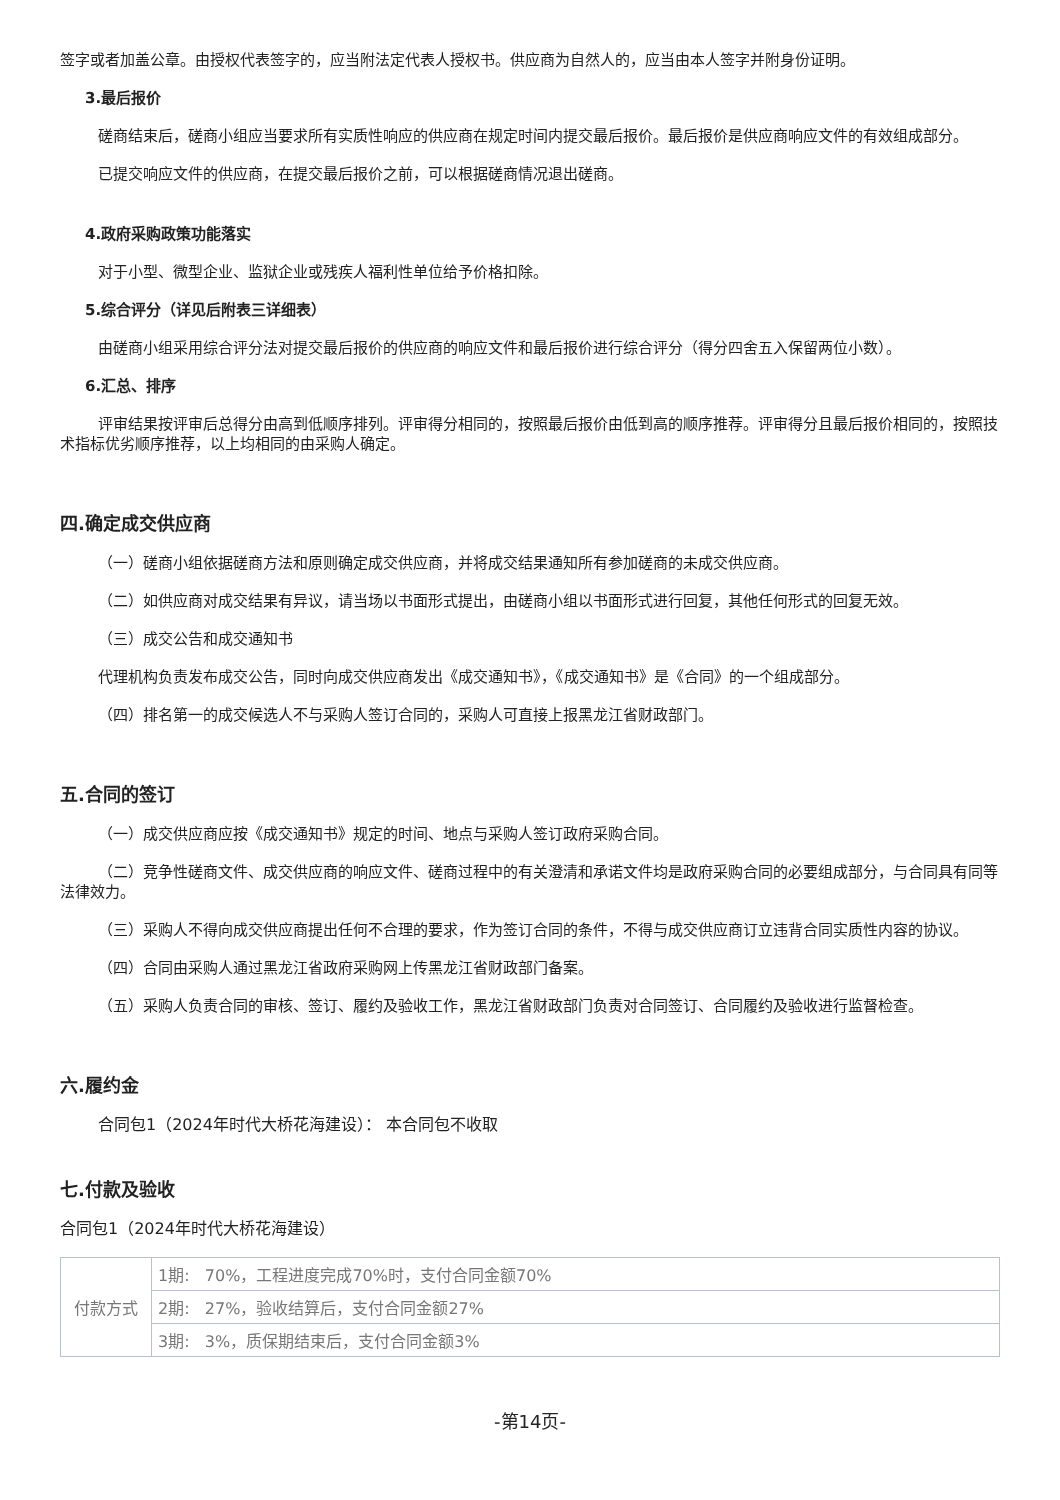签字或者加盖公章。由授权代表签字的，应当附法定代表人授权书。供应商为自然人的，应当由本人签字并附身份证明。
3.最后报价
磋商结束后，磋商小组应当要求所有实质性响应的供应商在规定时间内提交最后报价。最后报价是供应商响应文件的有效组成部分。
已提交响应文件的供应商，在提交最后报价之前，可以根据磋商情况退出磋商。
4.政府采购政策功能落实
对于小型、微型企业、监狱企业或残疾人福利性单位给予价格扣除。
5.综合评分（详见后附表三详细表）
由磋商小组采用综合评分法对提交最后报价的供应商的响应文件和最后报价进行综合评分（得分四舍五入保留两位小数）。
6.汇总、排序
评审结果按评审后总得分由高到低顺序排列。评审得分相同的，按照最后报价由低到高的顺序推荐。评审得分且最后报价相同的，按照技术指标优劣顺序推荐，以上均相同的由采购人确定。
四.确定成交供应商
（一）磋商小组依据磋商方法和原则确定成交供应商，并将成交结果通知所有参加磋商的未成交供应商。
（二）如供应商对成交结果有异议，请当场以书面形式提出，由磋商小组以书面形式进行回复，其他任何形式的回复无效。
（三）成交公告和成交通知书
代理机构负责发布成交公告，同时向成交供应商发出《成交通知书》，《成交通知书》是《合同》的一个组成部分。
（四）排名第一的成交候选人不与采购人签订合同的，采购人可直接上报黑龙江省财政部门。
五.合同的签订
（一）成交供应商应按《成交通知书》规定的时间、地点与采购人签订政府采购合同。
（二）竞争性磋商文件、成交供应商的响应文件、磋商过程中的有关澄清和承诺文件均是政府采购合同的必要组成部分，与合同具有同等法律效力。
（三）采购人不得向成交供应商提出任何不合理的要求，作为签订合同的条件，不得与成交供应商订立违背合同实质性内容的协议。
（四）合同由采购人通过黑龙江省政府采购网上传黑龙江省财政部门备案。
（五）采购人负责合同的审核、签订、履约及验收工作，黑龙江省财政部门负责对合同签订、合同履约及验收进行监督检查。
六.履约金
合同包1（2024年时代大桥花海建设）： 本合同包不收取
七.付款及验收
合同包1（2024年时代大桥花海建设）
| 付款方式 | 1期: 70%，工程进度完成70%时，支付合同金额70% |
| | 2期: 27%，验收结算后，支付合同金额27% |
| | 3期: 3%，质保期结束后，支付合同金额3% |
-第14页-